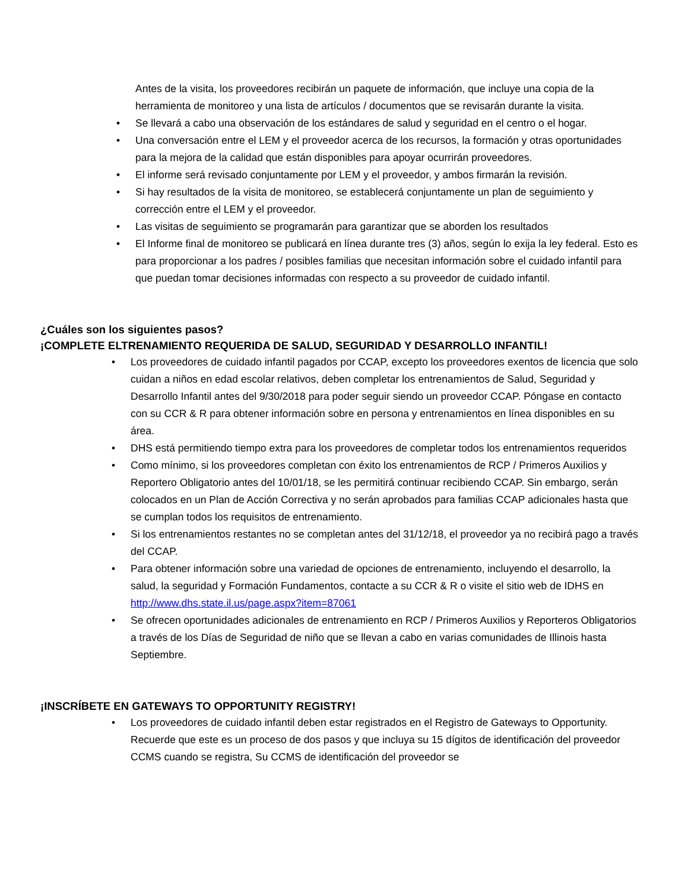Antes de la visita, los proveedores recibirán un paquete de información, que incluye una copia de la herramienta de monitoreo y una lista de artículos / documentos que se revisarán durante la visita.
• Se llevará a cabo una observación de los estándares de salud y seguridad en el centro o el hogar.
• Una conversación entre el LEM y el proveedor acerca de los recursos, la formación y otras oportunidades para la mejora de la calidad que están disponibles para apoyar ocurrirán proveedores.
• El informe será revisado conjuntamente por LEM y el proveedor, y ambos firmarán la revisión.
• Si hay resultados de la visita de monitoreo, se establecerá conjuntamente un plan de seguimiento y corrección entre el LEM y el proveedor.
• Las visitas de seguimiento se programarán para garantizar que se aborden los resultados
• El Informe final de monitoreo se publicará en línea durante tres (3) años, según lo exija la ley federal. Esto es para proporcionar a los padres / posibles familias que necesitan información sobre el cuidado infantil para que puedan tomar decisiones informadas con respecto a su proveedor de cuidado infantil.
¿Cuáles son los siguientes pasos?
¡COMPLETE ELTRENAMIENTO REQUERIDA DE SALUD, SEGURIDAD Y DESARROLLO INFANTIL!
• Los proveedores de cuidado infantil pagados por CCAP, excepto los proveedores exentos de licencia que solo cuidan a niños en edad escolar relativos, deben completar los entrenamientos de Salud, Seguridad y Desarrollo Infantil antes del 9/30/2018 para poder seguir siendo un proveedor CCAP. Póngase en contacto con su CCR & R para obtener información sobre en persona y entrenamientos en línea disponibles en su área.
• DHS está permitiendo tiempo extra para los proveedores de completar todos los entrenamientos requeridos
• Como mínimo, si los proveedores completan con éxito los entrenamientos de RCP / Primeros Auxilios y Reportero Obligatorio antes del 10/01/18, se les permitirá continuar recibiendo CCAP. Sin embargo, serán colocados en un Plan de Acción Correctiva y no serán aprobados para familias CCAP adicionales hasta que se cumplan todos los requisitos de entrenamiento.
• Si los entrenamientos restantes no se completan antes del 31/12/18, el proveedor ya no recibirá pago a través del CCAP.
• Para obtener información sobre una variedad de opciones de entrenamiento, incluyendo el desarrollo, la salud, la seguridad y Formación Fundamentos, contacte a su CCR & R o visite el sitio web de IDHS en http://www.dhs.state.il.us/page.aspx?item=87061
• Se ofrecen oportunidades adicionales de entrenamiento en RCP / Primeros Auxilios y Reporteros Obligatorios a través de los Días de Seguridad de niño que se llevan a cabo en varias comunidades de Illinois hasta Septiembre.
¡INSCRÍBETE EN GATEWAYS TO OPPORTUNITY REGISTRY!
• Los proveedores de cuidado infantil deben estar registrados en el Registro de Gateways to Opportunity. Recuerde que este es un proceso de dos pasos y que incluya su 15 dígitos de identificación del proveedor CCMS cuando se registra, Su CCMS de identificación del proveedor se